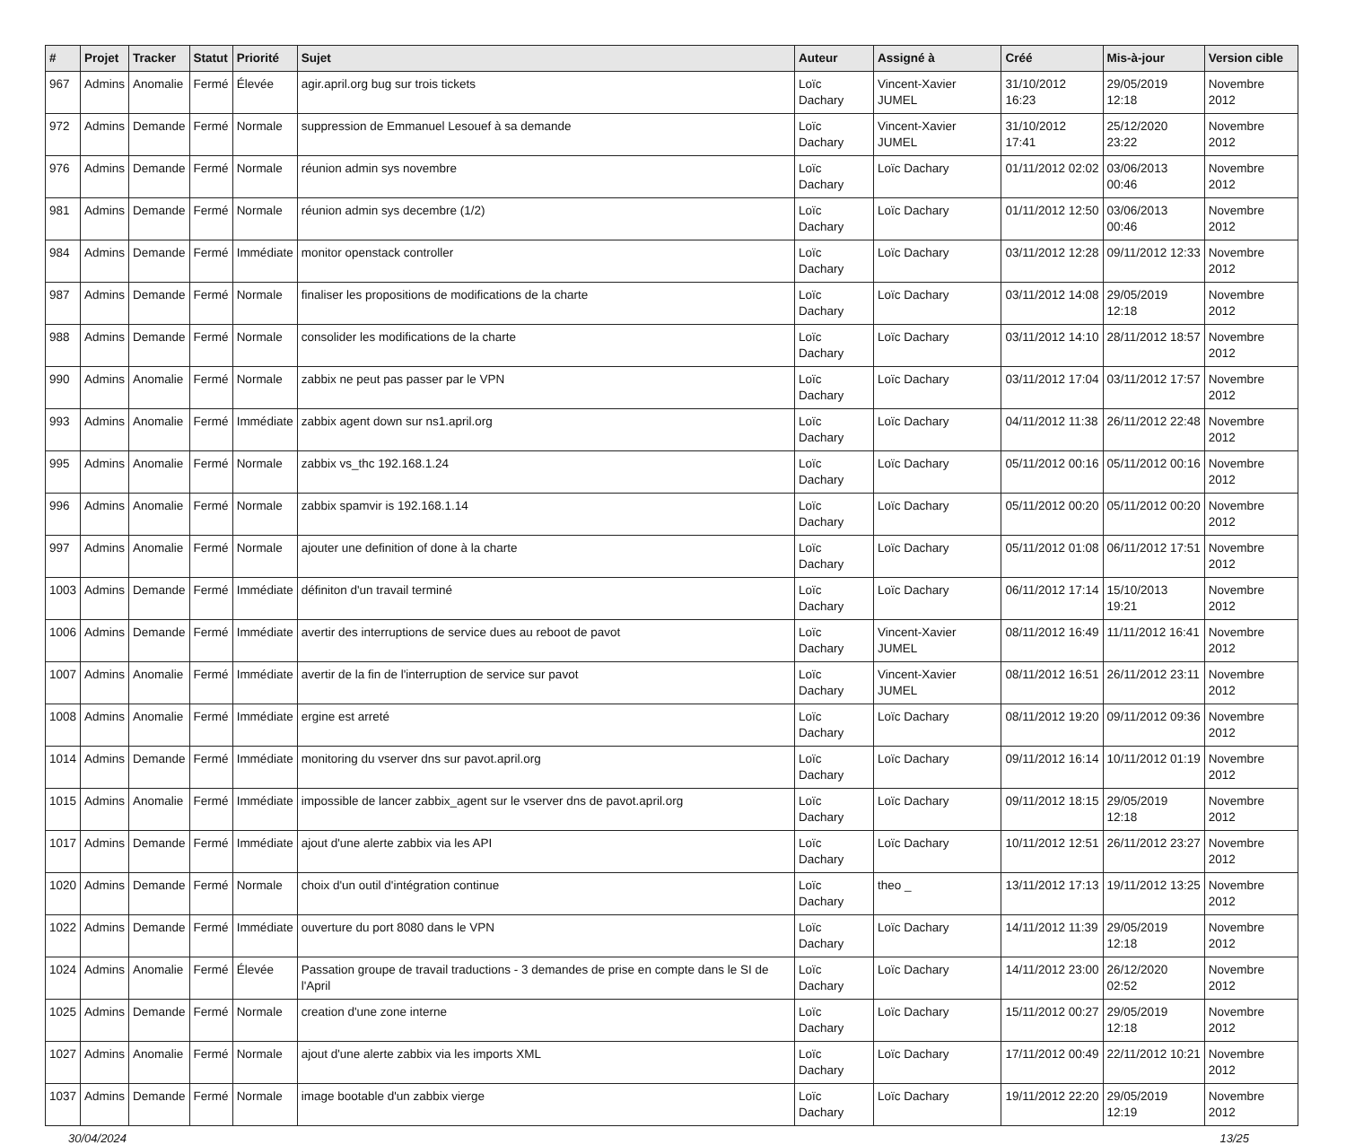| # | Projet | Tracker | Statut | Priorité | Sujet | Auteur | Assigné à | Créé | Mis-à-jour | Version cible |
| --- | --- | --- | --- | --- | --- | --- | --- | --- | --- | --- |
| 967 | Admins | Anomalie | Fermé | Élevée | agir.april.org bug sur trois tickets | Loïc Dachary | Vincent-Xavier JUMEL | 31/10/2012 16:23 | 29/05/2019 12:18 | Novembre 2012 |
| 972 | Admins | Demande | Fermé | Normale | suppression de Emmanuel Lesouef à sa demande | Loïc Dachary | Vincent-Xavier JUMEL | 31/10/2012 17:41 | 25/12/2020 23:22 | Novembre 2012 |
| 976 | Admins | Demande | Fermé | Normale | réunion admin sys novembre | Loïc Dachary | Loïc Dachary | 01/11/2012 02:02 | 03/06/2013 00:46 | Novembre 2012 |
| 981 | Admins | Demande | Fermé | Normale | réunion admin sys decembre (1/2) | Loïc Dachary | Loïc Dachary | 01/11/2012 12:50 | 03/06/2013 00:46 | Novembre 2012 |
| 984 | Admins | Demande | Fermé | Immédiate | monitor openstack controller | Loïc Dachary | Loïc Dachary | 03/11/2012 12:28 | 09/11/2012 12:33 | Novembre 2012 |
| 987 | Admins | Demande | Fermé | Normale | finaliser les propositions de modifications de la charte | Loïc Dachary | Loïc Dachary | 03/11/2012 14:08 | 29/05/2019 12:18 | Novembre 2012 |
| 988 | Admins | Demande | Fermé | Normale | consolider les modifications de la charte | Loïc Dachary | Loïc Dachary | 03/11/2012 14:10 | 28/11/2012 18:57 | Novembre 2012 |
| 990 | Admins | Anomalie | Fermé | Normale | zabbix ne peut pas passer par le VPN | Loïc Dachary | Loïc Dachary | 03/11/2012 17:04 | 03/11/2012 17:57 | Novembre 2012 |
| 993 | Admins | Anomalie | Fermé | Immédiate | zabbix agent down sur ns1.april.org | Loïc Dachary | Loïc Dachary | 04/11/2012 11:38 | 26/11/2012 22:48 | Novembre 2012 |
| 995 | Admins | Anomalie | Fermé | Normale | zabbix vs_thc 192.168.1.24 | Loïc Dachary | Loïc Dachary | 05/11/2012 00:16 | 05/11/2012 00:16 | Novembre 2012 |
| 996 | Admins | Anomalie | Fermé | Normale | zabbix spamvir is 192.168.1.14 | Loïc Dachary | Loïc Dachary | 05/11/2012 00:20 | 05/11/2012 00:20 | Novembre 2012 |
| 997 | Admins | Anomalie | Fermé | Normale | ajouter une definition of done à la charte | Loïc Dachary | Loïc Dachary | 05/11/2012 01:08 | 06/11/2012 17:51 | Novembre 2012 |
| 1003 | Admins | Demande | Fermé | Immédiate | définiton d'un travail terminé | Loïc Dachary | Loïc Dachary | 06/11/2012 17:14 | 15/10/2013 19:21 | Novembre 2012 |
| 1006 | Admins | Demande | Fermé | Immédiate | avertir des interruptions de service dues au reboot de pavot | Loïc Dachary | Vincent-Xavier JUMEL | 08/11/2012 16:49 | 11/11/2012 16:41 | Novembre 2012 |
| 1007 | Admins | Anomalie | Fermé | Immédiate | avertir de la fin de l'interruption de service sur pavot | Loïc Dachary | Vincent-Xavier JUMEL | 08/11/2012 16:51 | 26/11/2012 23:11 | Novembre 2012 |
| 1008 | Admins | Anomalie | Fermé | Immédiate | ergine est arreté | Loïc Dachary | Loïc Dachary | 08/11/2012 19:20 | 09/11/2012 09:36 | Novembre 2012 |
| 1014 | Admins | Demande | Fermé | Immédiate | monitoring du vserver dns sur pavot.april.org | Loïc Dachary | Loïc Dachary | 09/11/2012 16:14 | 10/11/2012 01:19 | Novembre 2012 |
| 1015 | Admins | Anomalie | Fermé | Immédiate | impossible de lancer zabbix_agent sur le vserver dns de pavot.april.org | Loïc Dachary | Loïc Dachary | 09/11/2012 18:15 | 29/05/2019 12:18 | Novembre 2012 |
| 1017 | Admins | Demande | Fermé | Immédiate | ajout d'une alerte zabbix via les API | Loïc Dachary | Loïc Dachary | 10/11/2012 12:51 | 26/11/2012 23:27 | Novembre 2012 |
| 1020 | Admins | Demande | Fermé | Normale | choix d'un outil d'intégration continue | Loïc Dachary | theo _ | 13/11/2012 17:13 | 19/11/2012 13:25 | Novembre 2012 |
| 1022 | Admins | Demande | Fermé | Immédiate | ouverture du port 8080 dans le VPN | Loïc Dachary | Loïc Dachary | 14/11/2012 11:39 | 29/05/2019 12:18 | Novembre 2012 |
| 1024 | Admins | Anomalie | Fermé | Élevée | Passation groupe de travail traductions - 3 demandes de prise en compte dans le SI de l'April | Loïc Dachary | Loïc Dachary | 14/11/2012 23:00 | 26/12/2020 02:52 | Novembre 2012 |
| 1025 | Admins | Demande | Fermé | Normale | creation d'une zone interne | Loïc Dachary | Loïc Dachary | 15/11/2012 00:27 | 29/05/2019 12:18 | Novembre 2012 |
| 1027 | Admins | Anomalie | Fermé | Normale | ajout d'une alerte zabbix via les imports XML | Loïc Dachary | Loïc Dachary | 17/11/2012 00:49 | 22/11/2012 10:21 | Novembre 2012 |
| 1037 | Admins | Demande | Fermé | Normale | image bootable d'un zabbix vierge | Loïc Dachary | Loïc Dachary | 19/11/2012 22:20 | 29/05/2019 12:19 | Novembre 2012 |
30/04/2024 13/25